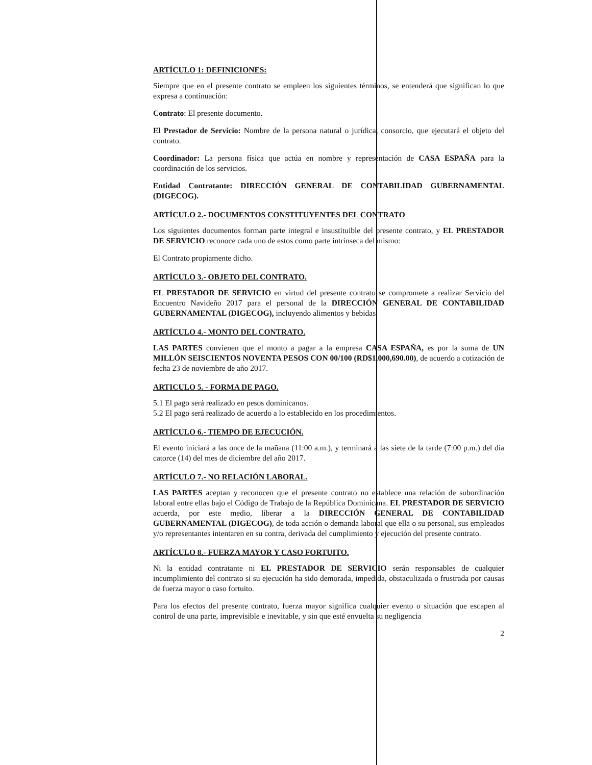ARTÍCULO 1: DEFINICIONES:
Siempre que en el presente contrato se empleen los siguientes términos, se entenderá que significan lo que expresa a continuación:
Contrato: El presente documento.
El Prestador de Servicio: Nombre de la persona natural o jurídica, consorcio, que ejecutará el objeto del contrato.
Coordinador: La persona física que actúa en nombre y representación de CASA ESPAÑA para la coordinación de los servicios.
Entidad Contratante: DIRECCIÓN GENERAL DE CONTABILIDAD GUBERNAMENTAL (DIGECOG).
ARTÍCULO 2.- DOCUMENTOS CONSTITUYENTES DEL CONTRATO
Los siguientes documentos forman parte integral e insustituible del presente contrato, y EL PRESTADOR DE SERVICIO reconoce cada uno de estos como parte intrínseca del mismo:
El Contrato propiamente dicho.
ARTÍCULO 3.- OBJETO DEL CONTRATO.
EL PRESTADOR DE SERVICIO en virtud del presente contrato se compromete a realizar Servicio del Encuentro Navideño 2017 para el personal de la DIRECCIÓN GENERAL DE CONTABILIDAD GUBERNAMENTAL (DIGECOG), incluyendo alimentos y bebidas.
ARTÍCULO 4.- MONTO DEL CONTRATO.
LAS PARTES convienen que el monto a pagar a la empresa CASA ESPAÑA, es por la suma de UN MILLÓN SEISCIENTOS NOVENTA PESOS CON 00/100 (RD$1,000,690.00), de acuerdo a cotización de fecha 23 de noviembre de año 2017.
ARTICULO 5. - FORMA DE PAGO.
5.1 El pago será realizado en pesos dominicanos.
5.2 El pago será realizado de acuerdo a lo establecido en los procedimientos.
ARTÍCULO 6.- TIEMPO DE EJECUCIÓN.
El evento iniciará a las once de la mañana (11:00 a.m.), y terminará a las siete de la tarde (7:00 p.m.) del día catorce (14) del mes de diciembre del año 2017.
ARTÍCULO 7.- NO RELACIÓN LABORAL.
LAS PARTES aceptan y reconocen que el presente contrato no establece una relación de subordinación laboral entre ellas bajo el Código de Trabajo de la República Dominicana. EL PRESTADOR DE SERVICIO acuerda, por este medio, liberar a la DIRECCIÓN GENERAL DE CONTABILIDAD GUBERNAMENTAL (DIGECOG), de toda acción o demanda laboral que ella o su personal, sus empleados y/o representantes intentaren en su contra, derivada del cumplimiento y ejecución del presente contrato.
ARTÍCULO 8.- FUERZA MAYOR Y CASO FORTUITO.
Ni la entidad contratante ni EL PRESTADOR DE SERVICIO serán responsables de cualquier incumplimiento del contrato si su ejecución ha sido demorada, impedida, obstaculizada o frustrada por causas de fuerza mayor o caso fortuito.
Para los efectos del presente contrato, fuerza mayor significa cualquier evento o situación que escapen al control de una parte, imprevisible e inevitable, y sin que esté envuelta su negligencia
2